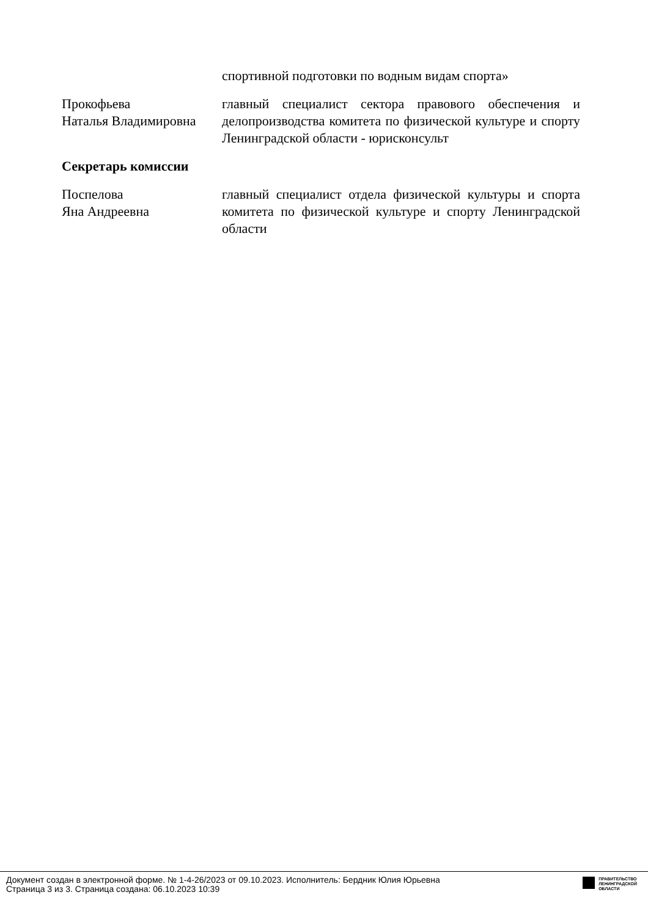| | спортивной подготовки по водным видам спорта» |
| Прокофьева Наталья Владимировна | главный специалист сектора правового обеспечения и делопроизводства комитета по физической культуре и спорту Ленинградской области - юрисконсульт |
| Секретарь комиссии | |
| Поспелова Яна Андреевна | главный специалист отдела физической культуры и спорта комитета по физической культуре и спорту Ленинградской области |
Документ создан в электронной форме. № 1-4-26/2023 от 09.10.2023. Исполнитель: Бердник Юлия Юрьевна
Страница 3 из 3. Страница создана: 06.10.2023 10:39
ПРАВИТЕЛЬСТВО
ЛЕНИНГРАДСКОЙ
ОБЛАСТИ